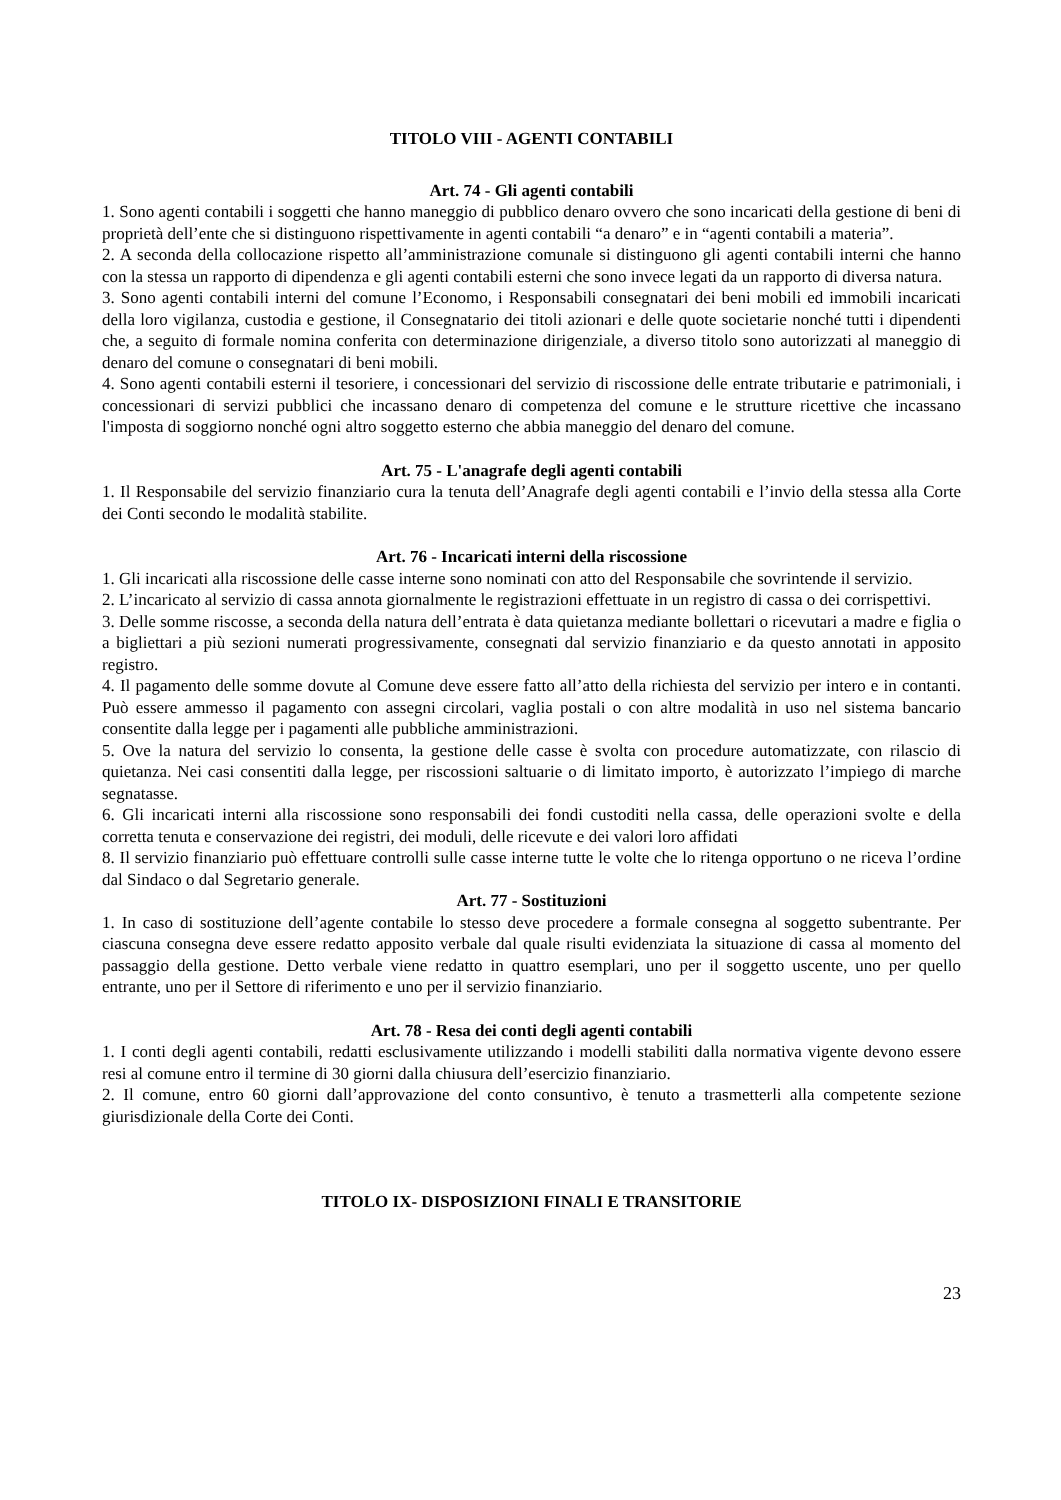TITOLO VIII - AGENTI CONTABILI
Art. 74 - Gli agenti contabili
1. Sono agenti contabili i soggetti che hanno maneggio di pubblico denaro ovvero che sono incaricati della gestione di beni di proprietà dell’ente che si distinguono rispettivamente in agenti contabili “a denaro” e in “agenti contabili a materia”.
2. A seconda della collocazione rispetto all’amministrazione comunale si distinguono gli agenti contabili interni che hanno con la stessa un rapporto di dipendenza e gli agenti contabili esterni che sono invece legati da un rapporto di diversa natura.
3. Sono agenti contabili interni del comune l’Economo, i Responsabili consegnatari dei beni mobili ed immobili incaricati della loro vigilanza, custodia e gestione, il Consegnatario dei titoli azionari e delle quote societarie nonché tutti i dipendenti che, a seguito di formale nomina conferita con determinazione dirigenziale, a diverso titolo sono autorizzati al maneggio di denaro del comune o consegnatari di beni mobili.
4. Sono agenti contabili esterni il tesoriere, i concessionari del servizio di riscossione delle entrate tributarie e patrimoniali, i concessionari di servizi pubblici che incassano denaro di competenza del comune e le strutture ricettive che incassano l'imposta di soggiorno nonché ogni altro soggetto esterno che abbia maneggio del denaro del comune.
Art. 75 - L'anagrafe degli agenti contabili
1. Il Responsabile del servizio finanziario cura la tenuta dell’Anagrafe degli agenti contabili e l’invio della stessa alla Corte dei Conti secondo le modalità stabilite.
Art. 76 - Incaricati interni della riscossione
1. Gli incaricati alla riscossione delle casse interne sono nominati con atto del Responsabile che sovrintende il servizio.
2. L’incaricato al servizio di cassa annota giornalmente le registrazioni effettuate in un registro di cassa o dei corrispettivi.
3. Delle somme riscosse, a seconda della natura dell’entrata è data quietanza mediante bollettari o ricevutari a madre e figlia o a bigliettari a più sezioni numerati progressivamente, consegnati dal servizio finanziario e da questo annotati in apposito registro.
4. Il pagamento delle somme dovute al Comune deve essere fatto all’atto della richiesta del servizio per intero e in contanti. Può essere ammesso il pagamento con assegni circolari, vaglia postali o con altre modalità in uso nel sistema bancario consentite dalla legge per i pagamenti alle pubbliche amministrazioni.
5. Ove la natura del servizio lo consenta, la gestione delle casse è svolta con procedure automatizzate, con rilascio di quietanza. Nei casi consentiti dalla legge, per riscossioni saltuarie o di limitato importo, è autorizzato l’impiego di marche segnatasse.
6. Gli incaricati interni alla riscossione sono responsabili dei fondi custoditi nella cassa, delle operazioni svolte e della corretta tenuta e conservazione dei registri, dei moduli, delle ricevute e dei valori loro affidati
8. Il servizio finanziario può effettuare controlli sulle casse interne tutte le volte che lo ritenga opportuno o ne riceva l’ordine dal Sindaco o dal Segretario generale.
Art. 77 - Sostituzioni
1. In caso di sostituzione dell’agente contabile lo stesso deve procedere a formale consegna al soggetto subentrante. Per ciascuna consegna deve essere redatto apposito verbale dal quale risulti evidenziata la situazione di cassa al momento del passaggio della gestione. Detto verbale viene redatto in quattro esemplari, uno per il soggetto uscente, uno per quello entrante, uno per il Settore di riferimento e uno per il servizio finanziario.
Art. 78 - Resa dei conti degli agenti contabili
1. I conti degli agenti contabili, redatti esclusivamente utilizzando i modelli stabiliti dalla normativa vigente devono essere resi al comune entro il termine di 30 giorni dalla chiusura dell’esercizio finanziario.
2. Il comune, entro 60 giorni dall’approvazione del conto consuntivo, è tenuto a trasmetterli alla competente sezione giurisdizionale della Corte dei Conti.
TITOLO IX- DISPOSIZIONI FINALI E TRANSITORIE
23